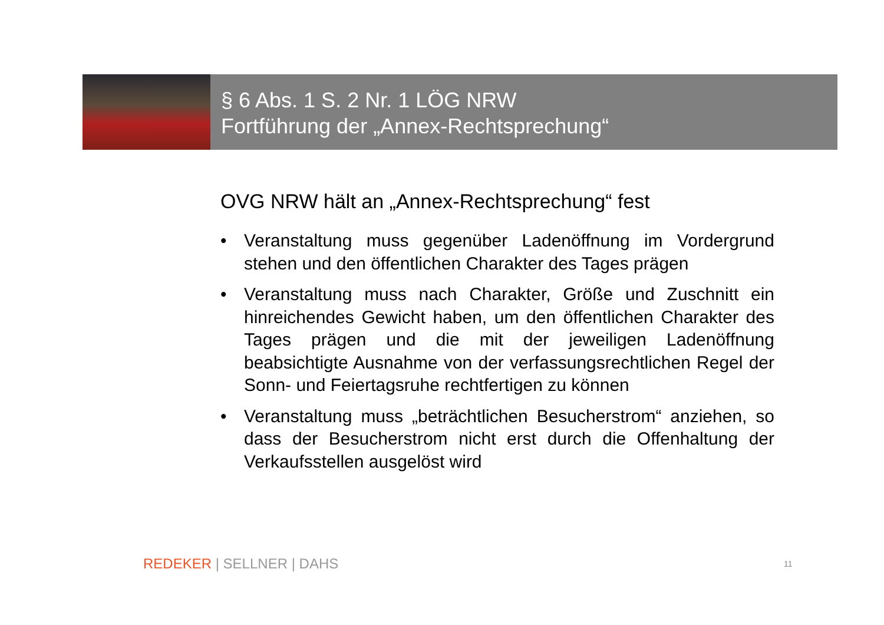§ 6 Abs. 1 S. 2 Nr. 1 LÖG NRW
Fortführung der „Annex-Rechtsprechung“
OVG NRW hält an „Annex-Rechtsprechung“ fest
• Veranstaltung muss gegenüber Ladenöffnung im Vordergrund stehen und den öffentlichen Charakter des Tages prägen
• Veranstaltung muss nach Charakter, Größe und Zuschnitt ein hinreichendes Gewicht haben, um den öffentlichen Charakter des Tages prägen und die mit der jeweiligen Ladenöffnung beabsichtigte Ausnahme von der verfassungsrechtlichen Regel der Sonn- und Feiertagsruhe rechtfertigen zu können
• Veranstaltung muss „beträchtlichen Besucherstrom“ anziehen, so dass der Besucherstrom nicht erst durch die Offenhaltung der Verkaufsstellen ausgelöst wird
REDEKER | SELLNER | DAHS 11